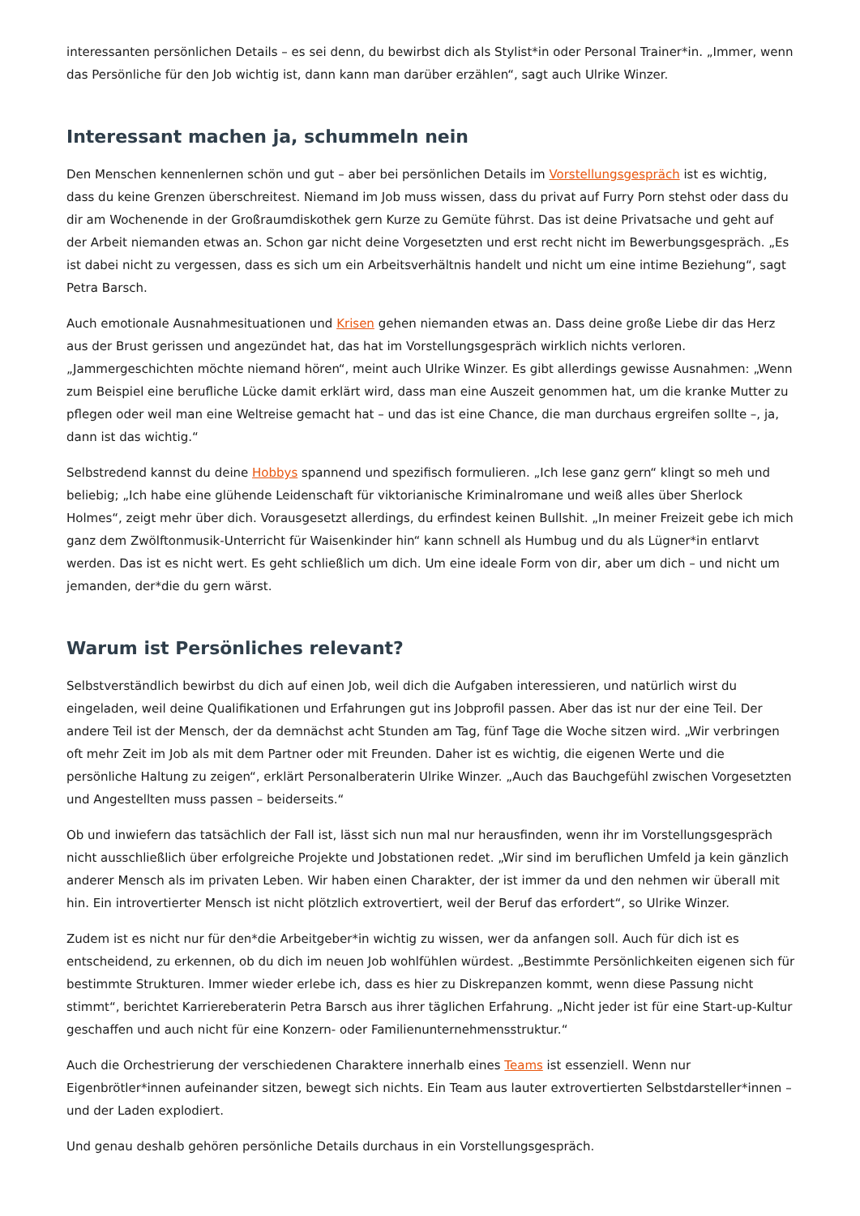interessanten persönlichen Details – es sei denn, du bewirbst dich als Stylist*in oder Personal Trainer*in. „Immer, wenn das Persönliche für den Job wichtig ist, dann kann man darüber erzählen“, sagt auch Ulrike Winzer.
Interessant machen ja, schummeln nein
Den Menschen kennenlernen schön und gut – aber bei persönlichen Details im Vorstellungsgespräch ist es wichtig, dass du keine Grenzen überschreitest. Niemand im Job muss wissen, dass du privat auf Furry Porn stehst oder dass du dir am Wochenende in der Großraumdiskothek gern Kurze zu Gemüte führst. Das ist deine Privatsache und geht auf der Arbeit niemanden etwas an. Schon gar nicht deine Vorgesetzten und erst recht nicht im Bewerbungsgespräch. „Es ist dabei nicht zu vergessen, dass es sich um ein Arbeitsverhältnis handelt und nicht um eine intime Beziehung“, sagt Petra Barsch.
Auch emotionale Ausnahmesituationen und Krisen gehen niemanden etwas an. Dass deine große Liebe dir das Herz aus der Brust gerissen und angezündet hat, das hat im Vorstellungsgespräch wirklich nichts verloren. „Jammergeschichten möchte niemand hören“, meint auch Ulrike Winzer. Es gibt allerdings gewisse Ausnahmen: „Wenn zum Beispiel eine berufliche Lücke damit erklärt wird, dass man eine Auszeit genommen hat, um die kranke Mutter zu pflegen oder weil man eine Weltreise gemacht hat – und das ist eine Chance, die man durchaus ergreifen sollte –, ja, dann ist das wichtig.“
Selbstredend kannst du deine Hobbys spannend und spezifisch formulieren. „Ich lese ganz gern“ klingt so meh und beliebig; „Ich habe eine glühende Leidenschaft für viktorianische Kriminalromane und weiß alles über Sherlock Holmes“, zeigt mehr über dich. Vorausgesetzt allerdings, du erfindest keinen Bullshit. „In meiner Freizeit gebe ich mich ganz dem Zwölftonmusik-Unterricht für Waisenkinder hin“ kann schnell als Humbug und du als Lügner*in entlarvt werden. Das ist es nicht wert. Es geht schließlich um dich. Um eine ideale Form von dir, aber um dich – und nicht um jemanden, der*die du gern wärst.
Warum ist Persönliches relevant?
Selbstverständlich bewirbst du dich auf einen Job, weil dich die Aufgaben interessieren, und natürlich wirst du eingeladen, weil deine Qualifikationen und Erfahrungen gut ins Jobprofil passen. Aber das ist nur der eine Teil. Der andere Teil ist der Mensch, der da demnächst acht Stunden am Tag, fünf Tage die Woche sitzen wird. „Wir verbringen oft mehr Zeit im Job als mit dem Partner oder mit Freunden. Daher ist es wichtig, die eigenen Werte und die persönliche Haltung zu zeigen“, erklärt Personalberaterin Ulrike Winzer. „Auch das Bauchgefühl zwischen Vorgesetzten und Angestellten muss passen – beiderseits.“
Ob und inwiefern das tatsächlich der Fall ist, lässt sich nun mal nur herausfinden, wenn ihr im Vorstellungsgespräch nicht ausschließlich über erfolgreiche Projekte und Jobstationen redet. „Wir sind im beruflichen Umfeld ja kein gänzlich anderer Mensch als im privaten Leben. Wir haben einen Charakter, der ist immer da und den nehmen wir überall mit hin. Ein introvertierter Mensch ist nicht plötzlich extrovertiert, weil der Beruf das erfordert“, so Ulrike Winzer.
Zudem ist es nicht nur für den*die Arbeitgeber*in wichtig zu wissen, wer da anfangen soll. Auch für dich ist es entscheidend, zu erkennen, ob du dich im neuen Job wohlfühlen würdest. „Bestimmte Persönlichkeiten eigenen sich für bestimmte Strukturen. Immer wieder erlebe ich, dass es hier zu Diskrepanzen kommt, wenn diese Passung nicht stimmt“, berichtet Karriereberaterin Petra Barsch aus ihrer täglichen Erfahrung. „Nicht jeder ist für eine Start-up-Kultur geschaffen und auch nicht für eine Konzern- oder Familienunternehmensstruktur.“
Auch die Orchestrierung der verschiedenen Charaktere innerhalb eines Teams ist essenziell. Wenn nur Eigenbrötler*innen aufeinander sitzen, bewegt sich nichts. Ein Team aus lauter extrovertierten Selbstdarsteller*innen – und der Laden explodiert.
Und genau deshalb gehören persönliche Details durchaus in ein Vorstellungsgespräch.